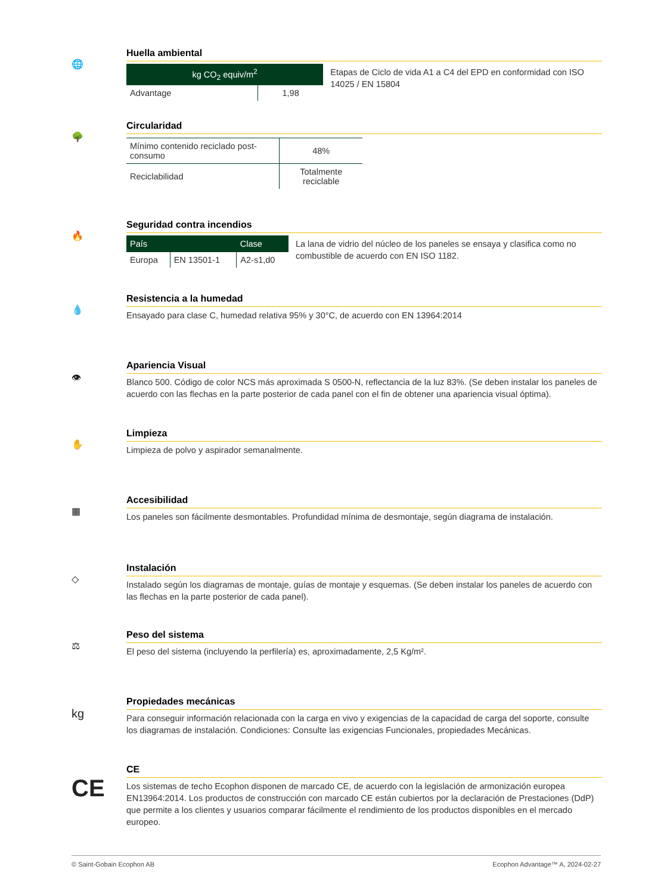🌐
Huella ambiental
| kg CO<sub>2</sub> equiv/m<sup>2</sup> | |
| --- | --- |
| Advantage | 1,98 |
Etapas de Ciclo de vida A1 a C4 del EPD en conformidad con ISO 14025 / EN 15804
🌳
Circularidad
| Mínimo contenido reciclado post-consumo | 48% |
| Reciclabilidad | Totalmente reciclable |
🔥
Seguridad contra incendios
| País | | Clase |
| --- | --- | --- |
| Europa | EN 13501-1 | A2-s1,d0 |
La lana de vidrio del núcleo de los paneles se ensaya y clasifica como no combustible de acuerdo con EN ISO 1182.
💧
Resistencia a la humedad
Ensayado para clase C, humedad relativa 95% y 30°C, de acuerdo con EN 13964:2014
👁
Apariencia Visual
Blanco 500. Código de color NCS más aproximada S 0500-N, reflectancia de la luz 83%. (Se deben instalar los paneles de acuerdo con las flechas en la parte posterior de cada panel con el fin de obtener una apariencia visual óptima).
✋
Limpieza
Limpieza de polvo y aspirador semanalmente.
▦
Accesibilidad
Los paneles son fácilmente desmontables. Profundidad mínima de desmontaje, según diagrama de instalación.
◇
Instalación
Instalado según los diagramas de montaje, guías de montaje y esquemas. (Se deben instalar los paneles de acuerdo con las flechas en la parte posterior de cada panel).
⚖
Peso del sistema
El peso del sistema (incluyendo la perfilería) es, aproximadamente, 2,5 Kg/m².
kg
Propiedades mecánicas
Para conseguir información relacionada con la carga en vivo y exigencias de la capacidad de carga del soporte, consulte los diagramas de instalación. Condiciones: Consulte las exigencias Funcionales, propiedades Mecánicas.
CE
CE
Los sistemas de techo Ecophon disponen de marcado CE, de acuerdo con la legislación de armonización europea EN13964:2014. Los productos de construcción con marcado CE están cubiertos por la declaración de Prestaciones (DdP) que permite a los clientes y usuarios comparar fácilmente el rendimiento de los productos disponibles en el mercado europeo.
© Saint-Gobain Ecophon AB Ecophon Advantage™ A, 2024-02-27